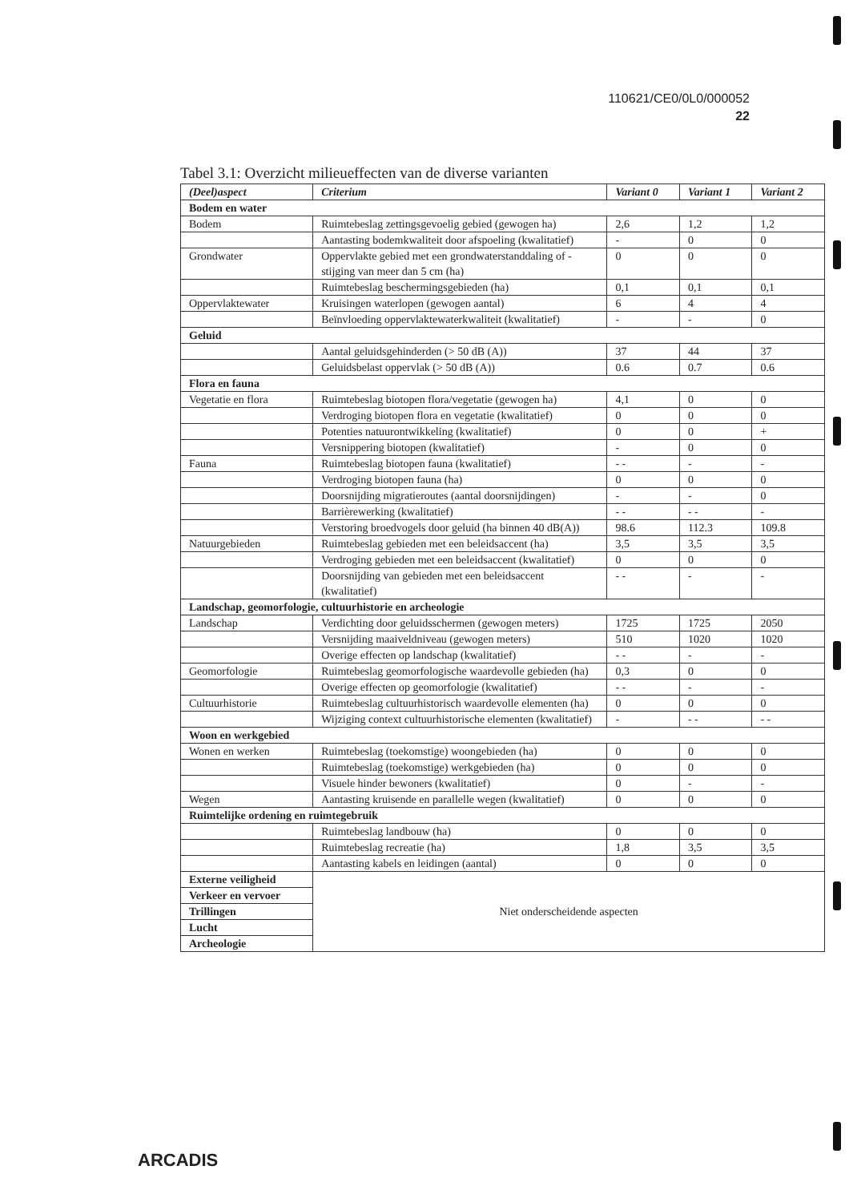110621/CE0/0L0/000052
22
Tabel 3.1: Overzicht milieueffecten van de diverse varianten
| (Deel)aspect | Criterium | Variant 0 | Variant 1 | Variant 2 |
| --- | --- | --- | --- | --- |
| Bodem en water | | | | |
| Bodem | Ruimtebeslag zettingsgevoelig gebied (gewogen ha) | 2,6 | 1,2 | 1,2 |
| | Aantasting bodemkwaliteit door afspoeling (kwalitatief) | - | 0 | 0 |
| Grondwater | Oppervlakte gebied met een grondwaterstanddaling of -stijging van meer dan 5 cm (ha) | 0 | 0 | 0 |
| | Ruimtebeslag beschermingsgebieden (ha) | 0,1 | 0,1 | 0,1 |
| Oppervlaktewater | Kruisingen waterlopen (gewogen aantal) | 6 | 4 | 4 |
| | Beïnvloeding oppervlaktewaterkwaliteit (kwalitatief) | - | - | 0 |
| Geluid | | | | |
| | Aantal geluidsgehinderden (> 50 dB (A)) | 37 | 44 | 37 |
| | Geluidsbelast oppervlak (> 50 dB (A)) | 0.6 | 0.7 | 0.6 |
| Flora en fauna | | | | |
| Vegetatie en flora | Ruimtebeslag biotopen flora/vegetatie (gewogen ha) | 4,1 | 0 | 0 |
| | Verdroging biotopen flora en vegetatie (kwalitatief) | 0 | 0 | 0 |
| | Potenties natuurontwikkeling (kwalitatief) | 0 | 0 | + |
| | Versnippering biotopen (kwalitatief) | - | 0 | 0 |
| Fauna | Ruimtebeslag biotopen fauna (kwalitatief) | - - | - | - |
| | Verdroging biotopen fauna (ha) | 0 | 0 | 0 |
| | Doorsnijding migratieroutes (aantal doorsnijdingen) | - | - | 0 |
| | Barrièrewerking (kwalitatief) | - - | - - | - |
| | Verstoring broedvogels door geluid (ha binnen 40 dB(A)) | 98.6 | 112.3 | 109.8 |
| Natuurgebieden | Ruimtebeslag gebieden met een beleidsaccent (ha) | 3,5 | 3,5 | 3,5 |
| | Verdroging gebieden met een beleidsaccent (kwalitatief) | 0 | 0 | 0 |
| | Doorsnijding van gebieden met een beleidsaccent (kwalitatief) | - - | - | - |
| Landschap, geomorfologie, cultuurhistorie en archeologie | | | | |
| Landschap | Verdichting door geluidsschermen (gewogen meters) | 1725 | 1725 | 2050 |
| | Versnijding maaiveldniveau (gewogen meters) | 510 | 1020 | 1020 |
| | Overige effecten op landschap (kwalitatief) | - - | - | - |
| Geomorfologie | Ruimtebeslag geomorfologische waardevolle gebieden (ha) | 0,3 | 0 | 0 |
| | Overige effecten op geomorfologie (kwalitatief) | - - | - | - |
| Cultuurhistorie | Ruimtebeslag cultuurhistorisch waardevolle elementen (ha) | 0 | 0 | 0 |
| | Wijziging context cultuurhistorische elementen (kwalitatief) | - | - - | - - |
| Woon en werkgebied | | | | |
| Wonen en werken | Ruimtebeslag (toekomstige) woongebieden (ha) | 0 | 0 | 0 |
| | Ruimtebeslag (toekomstige) werkgebieden (ha) | 0 | 0 | 0 |
| | Visuele hinder bewoners (kwalitatief) | 0 | - | - |
| Wegen | Aantasting kruisende en parallelle wegen (kwalitatief) | 0 | 0 | 0 |
| Ruimtelijke ordening en ruimtegebruik | | | | |
| | Ruimtebeslag landbouw (ha) | 0 | 0 | 0 |
| | Ruimtebeslag recreatie (ha) | 1,8 | 3,5 | 3,5 |
| | Aantasting kabels en leidingen (aantal) | 0 | 0 | 0 |
| Externe veiligheid | Niet onderscheidende aspecten | | | |
| Verkeer en vervoer | | | | |
| Trillingen | | | | |
| Lucht | | | | |
| Archeologie | | | | |
ARCADIS